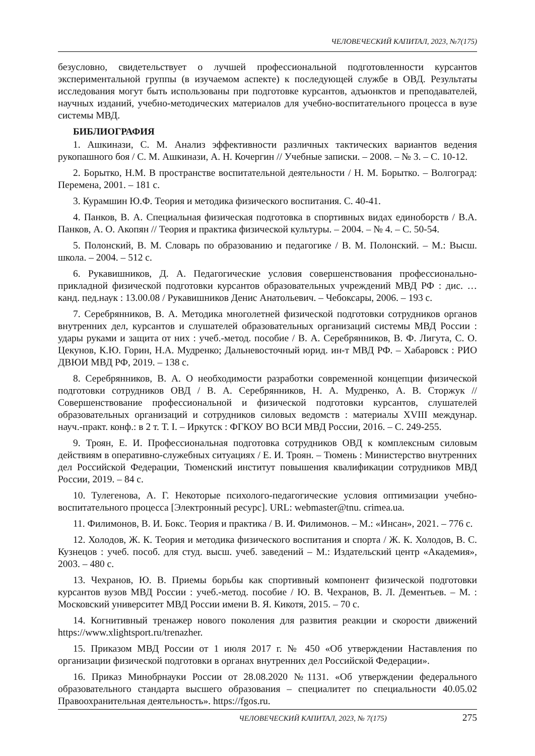ЧЕЛОВЕЧЕСКИЙ КАПИТАЛ, 2023, №7(175)
безусловно, свидетельствует о лучшей профессиональной подготовленности курсантов экспериментальной группы (в изучаемом аспекте) к последующей службе в ОВД. Результаты исследования могут быть использованы при подготовке курсантов, адъюнктов и преподавателей, научных изданий, учебно-методических материалов для учебно-воспитательного процесса в вузе системы МВД.
БИБЛИОГРАФИЯ
1. Ашкинази, С. М. Анализ эффективности различных тактических вариантов ведения рукопашного боя / С. М. Ашкинази, А. Н. Кочергин // Учебные записки. – 2008. – № 3. – С. 10-12.
2. Борытко, Н.М. В пространстве воспитательной деятельности / Н. М. Борытко. – Волгоград: Перемена, 2001. – 181 с.
3. Курамшин Ю.Ф. Теория и методика физического воспитания. С. 40-41.
4. Панков, В. А. Специальная физическая подготовка в спортивных видах единоборств / В.А. Панков, А. О. Акопян // Теория и практика физической культуры. – 2004. – № 4. – С. 50-54.
5. Полонский, В. М. Словарь по образованию и педагогике / В. М. Полонский. – М.: Высш. школа. – 2004. – 512 с.
6. Рукавишников, Д. А. Педагогические условия совершенствования профессионально-прикладной физической подготовки курсантов образовательных учреждений МВД РФ : дис. … канд. пед.наук : 13.00.08 / Рукавишников Денис Анатольевич. – Чебоксары, 2006. – 193 с.
7. Серебрянников, В. А. Методика многолетней физической подготовки сотрудников органов внутренних дел, курсантов и слушателей образовательных организаций системы МВД России : удары руками и защита от них : учеб.-метод. пособие / В. А. Серебрянников, В. Ф. Лигута, С. О. Цекунов, К.Ю. Горин, Н.А. Мудренко; Дальневосточный юрид. ин-т МВД РФ. – Хабаровск : РИО ДВЮИ МВД РФ, 2019. – 138 с.
8. Серебрянников, В. А. О необходимости разработки современной концепции физической подготовки сотрудников ОВД / В. А. Серебрянников, Н. А. Мудренко, А. В. Сторжук // Совершенствование профессиональной и физической подготовки курсантов, слушателей образовательных организаций и сотрудников силовых ведомств : материалы XVIII междунар. науч.-практ. конф.: в 2 т. Т. I. – Иркутск : ФГКОУ ВО ВСИ МВД России, 2016. – С. 249-255.
9. Троян, Е. И. Профессиональная подготовка сотрудников ОВД к комплексным силовым действиям в оперативно-служебных ситуациях / Е. И. Троян. – Тюмень : Министерство внутренних дел Российской Федерации, Тюменский институт повышения квалификации сотрудников МВД России, 2019. – 84 с.
10. Тулегенова, А. Г. Некоторые психолого-педагогические условия оптимизации учебно-воспитательного процесса [Электронный ресурс]. URL: webmaster@tnu. crimea.ua.
11. Филимонов, В. И. Бокс. Теория и практика / В. И. Филимонов. – М.: «Инсан», 2021. – 776 с.
12. Холодов, Ж. К. Теория и методика физического воспитания и спорта / Ж. К. Холодов, В. С. Кузнецов : учеб. пособ. для студ. высш. учеб. заведений – М.: Издательский центр «Академия», 2003. – 480 с.
13. Чехранов, Ю. В. Приемы борьбы как спортивный компонент физической подготовки курсантов вузов МВД России : учеб.-метод. пособие / Ю. В. Чехранов, В. Л. Дементьев. – М. : Московский университет МВД России имени В. Я. Кикотя, 2015. – 70 с.
14. Когнитивный тренажер нового поколения для развития реакции и скорости движений https://www.xlightsport.ru/trenazher.
15. Приказом МВД России от 1 июля 2017 г. № 450 «Об утверждении Наставления по организации физической подготовки в органах внутренних дел Российской Федерации».
16. Приказ Минобрнауки России от 28.08.2020 №1131. «Об утверждении федерального образовательного стандарта высшего образования – специалитет по специальности 40.05.02 Правоохранительная деятельность». https://fgos.ru.
ЧЕЛОВЕЧЕСКИЙ КАПИТАЛ, 2023, № 7(175) 275